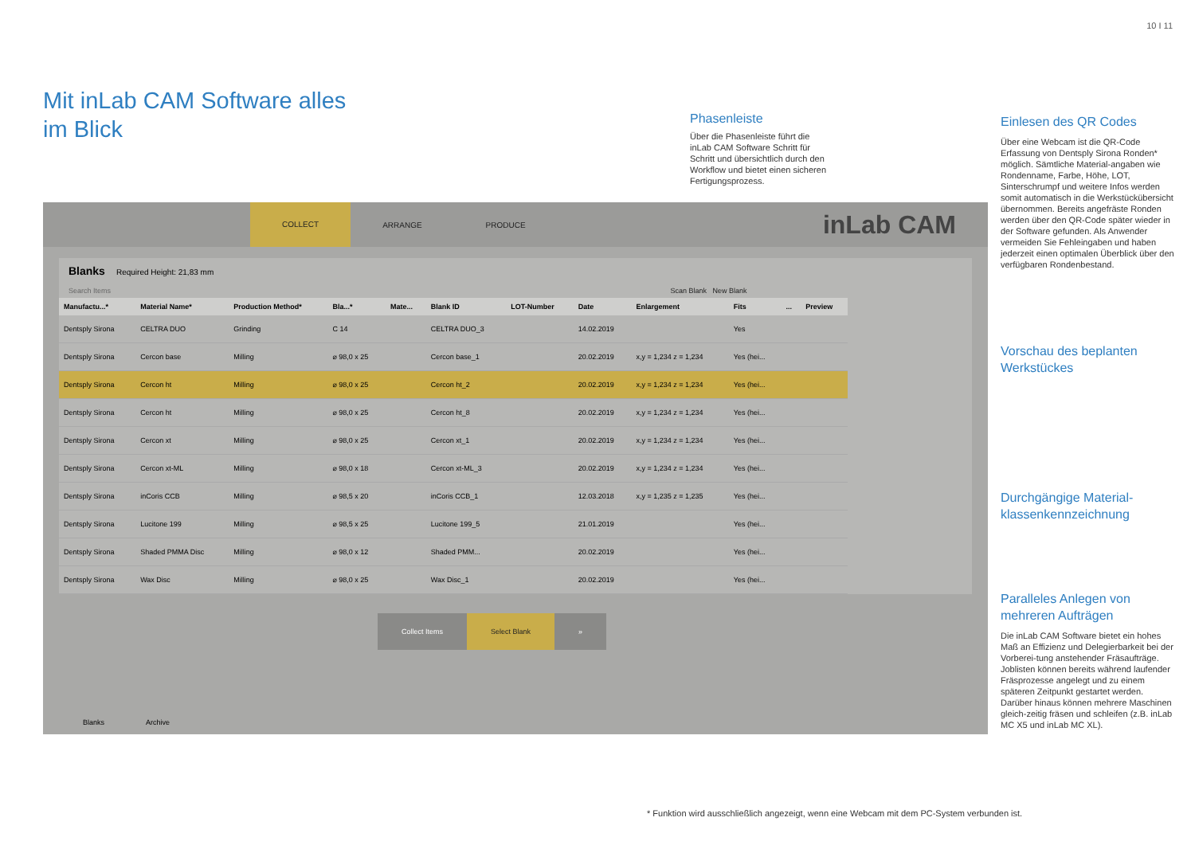10 I 11
Mit inLab CAM Software alles im Blick
Phasenleiste
Über die Phasenleiste führt die inLab CAM Software Schritt für Schritt und übersichtlich durch den Workflow und bietet einen sicheren Fertigungsprozess.
Einlesen des QR Codes
Über eine Webcam ist die QR-Code Erfassung von Dentsply Sirona Ronden* möglich. Sämtliche Material-angaben wie Rondenname, Farbe, Höhe, LOT, Sinterschrumpf und weitere Infos werden somit automatisch in die Werkstückübersicht übernommen. Bereits angefräste Ronden werden über den QR-Code später wieder in der Software gefunden. Als Anwender vermeiden Sie Fehleingaben und haben jederzeit einen optimalen Überblick über den verfügbaren Rondenbestand.
Vorschau des beplanten Werkstückes
Durchgängige Material-klassenkennzeichnung
Paralleles Anlegen von mehreren Aufträgen
Die inLab CAM Software bietet ein hohes Maß an Effizienz und Delegierbarkeit bei der Vorberei-tung anstehender Fräsaufträge. Joblisten können bereits während laufender Fräsprozesse angelegt und zu einem späteren Zeitpunkt gestartet werden. Darüber hinaus können mehrere Maschinen gleich-zeitig fräsen und schleifen (z.B. inLab MC X5 und inLab MC XL).
COLLECT
ARRANGE PRODUCE
inLab CAM
Blanks Required Height: 21,83 mm
Search Items Scan Blank New Blank
| Manufactu...* | Material Name* | Production Method* | Bla...* | Mate... | Blank ID | LOT-Number | Date | Enlargement | Fits | ... | Preview |
| --- | --- | --- | --- | --- | --- | --- | --- | --- | --- | --- | --- |
| Dentsply Sirona | CELTRA DUO | Grinding | C 14 | | CELTRA DUO_3 | | 14.02.2019 | | Yes | | |
| Dentsply Sirona | Cercon base | Milling | ⌀ 98,0 x 25 | | Cercon base_1 | | 20.02.2019 | x,y = 1,234 z = 1,234 | Yes (hei... | | |
| Dentsply Sirona | Cercon ht | Milling | ⌀ 98,0 x 25 | | Cercon ht_2 | | 20.02.2019 | x,y = 1,234 z = 1,234 | Yes (hei... | | |
| Dentsply Sirona | Cercon ht | Milling | ⌀ 98,0 x 25 | | Cercon ht_8 | | 20.02.2019 | x,y = 1,234 z = 1,234 | Yes (hei... | | |
| Dentsply Sirona | Cercon xt | Milling | ⌀ 98,0 x 25 | | Cercon xt_1 | | 20.02.2019 | x,y = 1,234 z = 1,234 | Yes (hei... | | |
| Dentsply Sirona | Cercon xt-ML | Milling | ⌀ 98,0 x 18 | | Cercon xt-ML_3 | | 20.02.2019 | x,y = 1,234 z = 1,234 | Yes (hei... | | |
| Dentsply Sirona | inCoris CCB | Milling | ⌀ 98,5 x 20 | | inCoris CCB_1 | | 12.03.2018 | x,y = 1,235 z = 1,235 | Yes (hei... | | |
| Dentsply Sirona | Lucitone 199 | Milling | ⌀ 98,5 x 25 | | Lucitone 199_5 | | 21.01.2019 | | Yes (hei... | | |
| Dentsply Sirona | Shaded PMMA Disc | Milling | ⌀ 98,0 x 12 | | Shaded PMM... | | 20.02.2019 | | Yes (hei... | | |
| Dentsply Sirona | Wax Disc | Milling | ⌀ 98,0 x 25 | | Wax Disc_1 | | 20.02.2019 | | Yes (hei... | | |
Collect Items Select Blank »
Blanks Archive
* Funktion wird ausschließlich angezeigt, wenn eine Webcam mit dem PC-System verbunden ist.